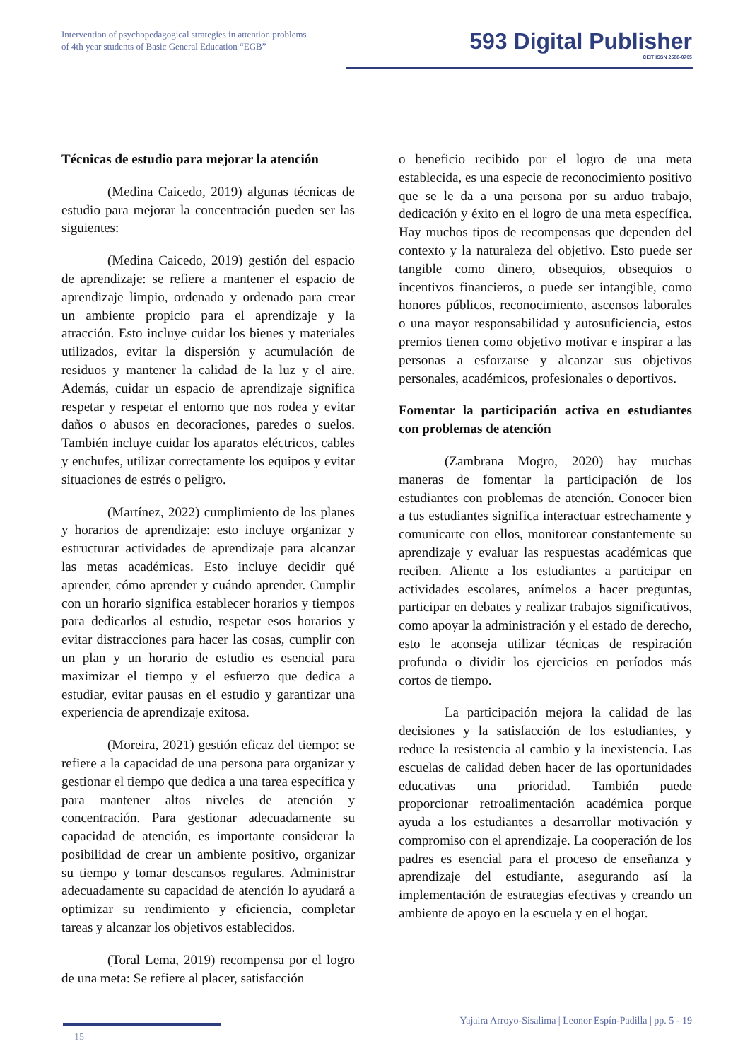Intervention of psychopedagogical strategies in attention problems
of 4th year students of Basic General Education “EGB”
593 Digital Publisher
CEIT ISSN 2588-0705
Técnicas de estudio para mejorar la atención
(Medina Caicedo, 2019) algunas técnicas de estudio para mejorar la concentración pueden ser las siguientes:
(Medina Caicedo, 2019) gestión del espacio de aprendizaje: se refiere a mantener el espacio de aprendizaje limpio, ordenado y ordenado para crear un ambiente propicio para el aprendizaje y la atracción. Esto incluye cuidar los bienes y materiales utilizados, evitar la dispersión y acumulación de residuos y mantener la calidad de la luz y el aire. Además, cuidar un espacio de aprendizaje significa respetar y respetar el entorno que nos rodea y evitar daños o abusos en decoraciones, paredes o suelos. También incluye cuidar los aparatos eléctricos, cables y enchufes, utilizar correctamente los equipos y evitar situaciones de estrés o peligro.
(Martínez, 2022) cumplimiento de los planes y horarios de aprendizaje: esto incluye organizar y estructurar actividades de aprendizaje para alcanzar las metas académicas. Esto incluye decidir qué aprender, cómo aprender y cuándo aprender. Cumplir con un horario significa establecer horarios y tiempos para dedicarlos al estudio, respetar esos horarios y evitar distracciones para hacer las cosas, cumplir con un plan y un horario de estudio es esencial para maximizar el tiempo y el esfuerzo que dedica a estudiar, evitar pausas en el estudio y garantizar una experiencia de aprendizaje exitosa.
(Moreira, 2021) gestión eficaz del tiempo: se refiere a la capacidad de una persona para organizar y gestionar el tiempo que dedica a una tarea específica y para mantener altos niveles de atención y concentración. Para gestionar adecuadamente su capacidad de atención, es importante considerar la posibilidad de crear un ambiente positivo, organizar su tiempo y tomar descansos regulares. Administrar adecuadamente su capacidad de atención lo ayudará a optimizar su rendimiento y eficiencia, completar tareas y alcanzar los objetivos establecidos.
(Toral Lema, 2019) recompensa por el logro de una meta: Se refiere al placer, satisfacción
o beneficio recibido por el logro de una meta establecida, es una especie de reconocimiento positivo que se le da a una persona por su arduo trabajo, dedicación y éxito en el logro de una meta específica. Hay muchos tipos de recompensas que dependen del contexto y la naturaleza del objetivo. Esto puede ser tangible como dinero, obsequios, obsequios o incentivos financieros, o puede ser intangible, como honores públicos, reconocimiento, ascensos laborales o una mayor responsabilidad y autosuficiencia, estos premios tienen como objetivo motivar e inspirar a las personas a esforzarse y alcanzar sus objetivos personales, académicos, profesionales o deportivos.
Fomentar la participación activa en estudiantes con problemas de atención
(Zambrana Mogro, 2020) hay muchas maneras de fomentar la participación de los estudiantes con problemas de atención. Conocer bien a tus estudiantes significa interactuar estrechamente y comunicarte con ellos, monitorear constantemente su aprendizaje y evaluar las respuestas académicas que reciben. Aliente a los estudiantes a participar en actividades escolares, anímelos a hacer preguntas, participar en debates y realizar trabajos significativos, como apoyar la administración y el estado de derecho, esto le aconseja utilizar técnicas de respiración profunda o dividir los ejercicios en períodos más cortos de tiempo.
La participación mejora la calidad de las decisiones y la satisfacción de los estudiantes, y reduce la resistencia al cambio y la inexistencia. Las escuelas de calidad deben hacer de las oportunidades educativas una prioridad. También puede proporcionar retroalimentación académica porque ayuda a los estudiantes a desarrollar motivación y compromiso con el aprendizaje. La cooperación de los padres es esencial para el proceso de enseñanza y aprendizaje del estudiante, asegurando así la implementación de estrategias efectivas y creando un ambiente de apoyo en la escuela y en el hogar.
Yajaira Arroyo-Sisalima | Leonor Espín-Padilla | pp. 5 - 19
15